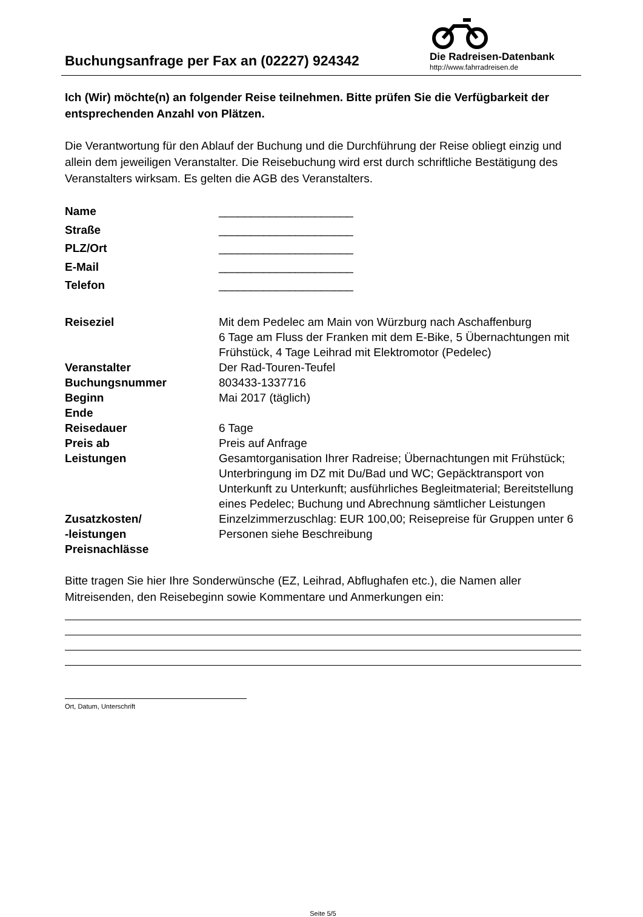Buchungsanfrage per Fax an (02227) 924342
Die Radreisen-Datenbank
http://www.fahrradreisen.de
Ich (Wir) möchte(n) an folgender Reise teilnehmen. Bitte prüfen Sie die Verfügbarkeit der entsprechenden Anzahl von Plätzen.
Die Verantwortung für den Ablauf der Buchung und die Durchführung der Reise obliegt einzig und allein dem jeweiligen Veranstalter. Die Reisebuchung wird erst durch schriftliche Bestätigung des Veranstalters wirksam. Es gelten die AGB des Veranstalters.
| Name | _____________________ |
| Straße | _____________________ |
| PLZ/Ort | _____________________ |
| E-Mail | _____________________ |
| Telefon | _____________________ |
| Reiseziel | Mit dem Pedelec am Main von Würzburg nach Aschaffenburg 6 Tage am Fluss der Franken mit dem E-Bike, 5 Übernachtungen mit Frühstück, 4 Tage Leihrad mit Elektromotor (Pedelec) |
| Veranstalter | Der Rad-Touren-Teufel |
| Buchungsnummer | 803433-1337716 |
| Beginn | Mai 2017 (täglich) |
| Ende | |
| Reisedauer | 6 Tage |
| Preis ab | Preis auf Anfrage |
| Leistungen | Gesamtorganisation Ihrer Radreise; Übernachtungen mit Frühstück; Unterbringung im DZ mit Du/Bad und WC; Gepäcktransport von Unterkunft zu Unterkunft; ausführliches Begleitmaterial; Bereitstellung eines Pedelec; Buchung und Abrechnung sämtlicher Leistungen |
| Zusatzkosten/ -leistungen Preisnachlässe | Einzelzimmerzuschlag: EUR 100,00; Reisepreise für Gruppen unter 6 Personen siehe Beschreibung |
Bitte tragen Sie hier Ihre Sonderwünsche (EZ, Leihrad, Abflughafen etc.), die Namen aller Mitreisenden, den Reisebeginn sowie Kommentare und Anmerkungen ein:
Ort, Datum, Unterschrift
Seite 5/5